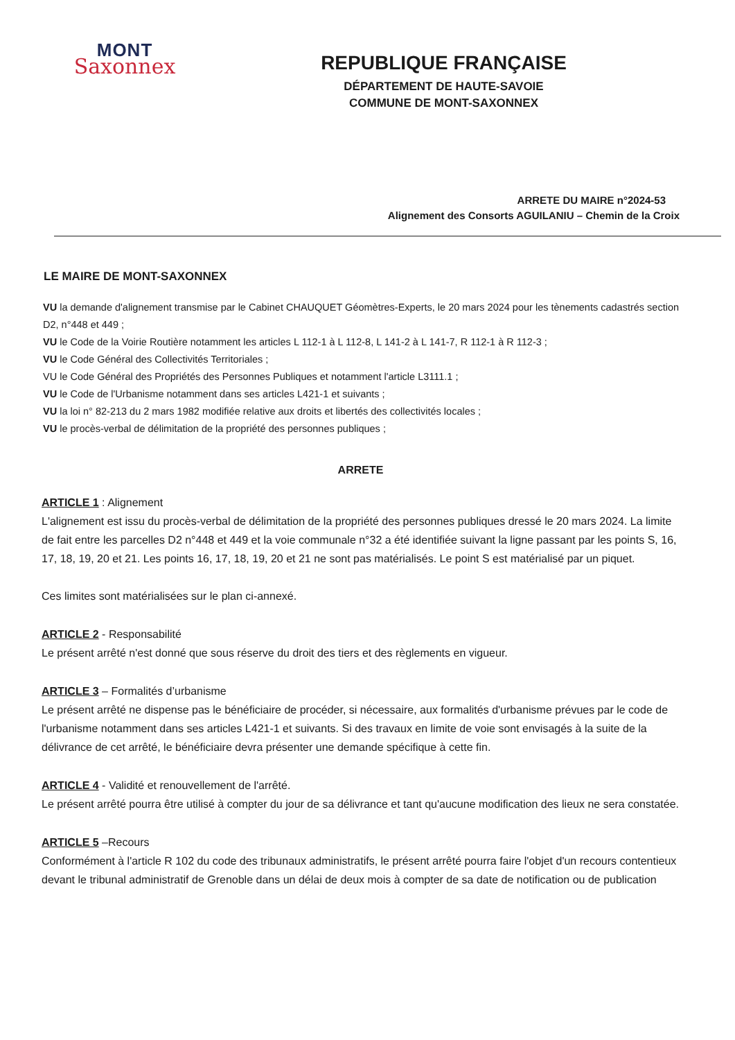MONT
Saxonnex
REPUBLIQUE FRANÇAISE
DÉPARTEMENT DE HAUTE-SAVOIE
COMMUNE DE MONT-SAXONNEX
ARRETE DU MAIRE n°2024-53
Alignement des Consorts AGUILANIU – Chemin de la Croix
LE MAIRE DE MONT-SAXONNEX
VU la demande d'alignement transmise par le Cabinet CHAUQUET Géomètres-Experts, le 20 mars 2024 pour les tènements cadastrés section D2, n°448 et 449 ;
VU le Code de la Voirie Routière notamment les articles L 112-1 à L 112-8, L 141-2 à L 141-7, R 112-1 à R 112-3 ;
VU le Code Général des Collectivités Territoriales ;
VU le Code Général des Propriétés des Personnes Publiques et notamment l'article L3111.1 ;
VU le Code de l'Urbanisme notamment dans ses articles L421-1 et suivants ;
VU la loi n° 82-213 du 2 mars 1982 modifiée relative aux droits et libertés des collectivités locales ;
VU le procès-verbal de délimitation de la propriété des personnes publiques ;
ARRETE
ARTICLE 1 : Alignement
L'alignement est issu du procès-verbal de délimitation de la propriété des personnes publiques dressé le 20 mars 2024. La limite de fait entre les parcelles D2 n°448 et 449 et la voie communale n°32 a été identifiée suivant la ligne passant par les points S, 16, 17, 18, 19, 20 et 21. Les points 16, 17, 18, 19, 20 et 21 ne sont pas matérialisés. Le point S est matérialisé par un piquet.
Ces limites sont matérialisées sur le plan ci-annexé.
ARTICLE 2 - Responsabilité
Le présent arrêté n'est donné que sous réserve du droit des tiers et des règlements en vigueur.
ARTICLE 3 – Formalités d’urbanisme
Le présent arrêté ne dispense pas le bénéficiaire de procéder, si nécessaire, aux formalités d'urbanisme prévues par le code de l'urbanisme notamment dans ses articles L421-1 et suivants. Si des travaux en limite de voie sont envisagés à la suite de la délivrance de cet arrêté, le bénéficiaire devra présenter une demande spécifique à cette fin.
ARTICLE 4 - Validité et renouvellement de l'arrêté.
Le présent arrêté pourra être utilisé à compter du jour de sa délivrance et tant qu'aucune modification des lieux ne sera constatée.
ARTICLE 5 –Recours
Conformément à l'article R 102 du code des tribunaux administratifs, le présent arrêté pourra faire l'objet d'un recours contentieux devant le tribunal administratif de Grenoble dans un délai de deux mois à compter de sa date de notification ou de publication